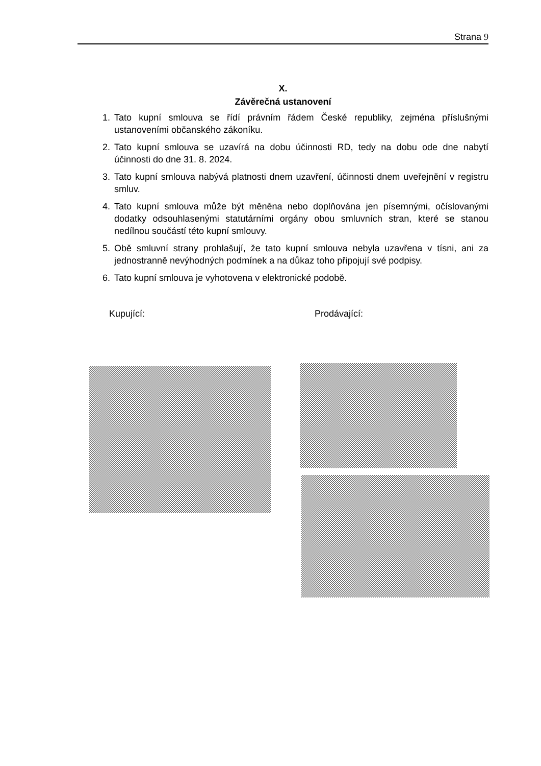Strana 9
X.
Závěrečná ustanovení
1. Tato kupní smlouva se řídí právním řádem České republiky, zejména příslušnými ustanoveními občanského zákoníku.
2. Tato kupní smlouva se uzavírá na dobu účinnosti RD, tedy na dobu ode dne nabytí účinnosti do dne 31. 8. 2024.
3. Tato kupní smlouva nabývá platnosti dnem uzavření, účinnosti dnem uveřejnění v registru smluv.
4. Tato kupní smlouva může být měněna nebo doplňována jen písemnými, očíslovanými dodatky odsouhlasenými statutárními orgány obou smluvních stran, které se stanou nedílnou součástí této kupní smlouvy.
5. Obě smluvní strany prohlašují, že tato kupní smlouva nebyla uzavřena v tísni, ani za jednostranně nevýhodných podmínek a na důkaz toho připojují své podpisy.
6. Tato kupní smlouva je vyhotovena v elektronické podobě.
Kupující: Prodávající: